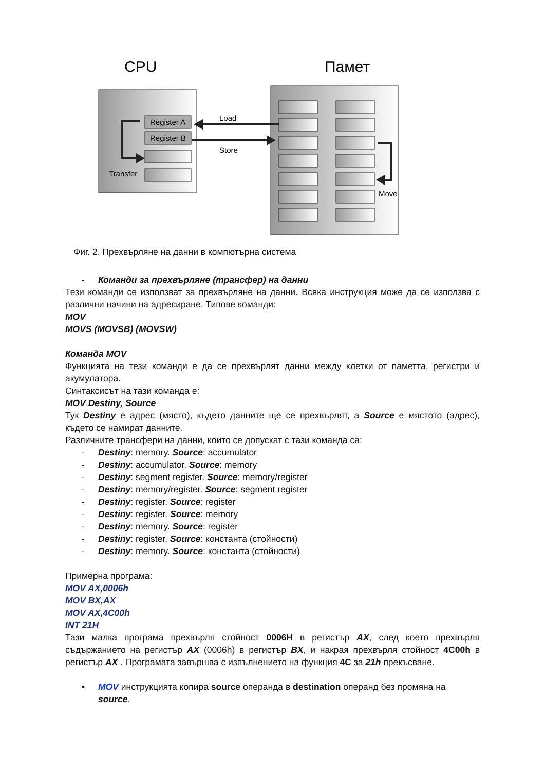CPU
Памет
Register A
Register B
Load
Store
Transfer
Move
Фиг. 2. Прехвърляне на данни в компютърна система
- Команди за прехвърляне (трансфер) на данни
Тези команди се използват за прехвърляне на данни. Всяка инструкция може да се използва с различни начини на адресиране. Типове команди:
MOV
MOVS (MOVSB) (MOVSW)
Команда MOV
Функцията на тези команди е да се прехвърлят данни между клетки от паметта, регистри и акумулатора.
Синтаксисът на тази команда е:
MOV Destiny, Source
Тук Destiny е адрес (място), където данните ще се прехвърлят, а Source е мястото (адрес), където се намират данните.
Различните трансфери на данни, които се допускат с тази команда са:
- Destiny: memory. Source: accumulator
- Destiny: accumulator. Source: memory
- Destiny: segment register. Source: memory/register
- Destiny: memory/register. Source: segment register
- Destiny: register. Source: register
- Destiny: register. Source: memory
- Destiny: memory. Source: register
- Destiny: register. Source: константа (стойности)
- Destiny: memory. Source: константа (стойности)
Примерна програма:
MOV AX,0006h
MOV BX,AX
MOV AX,4C00h
INT 21H
Тази малка програма прехвърля стойност 0006H в регистър AX, след което прехвърля съдържанието на регистър AX (0006h) в регистър BX, и накрая прехвърля стойност 4C00h в регистър AX . Програмата завършва с изпълнението на функция 4C за 21h прекъсване.
• MOV инструкцията копира source операнда в destination операнд без промяна на source.